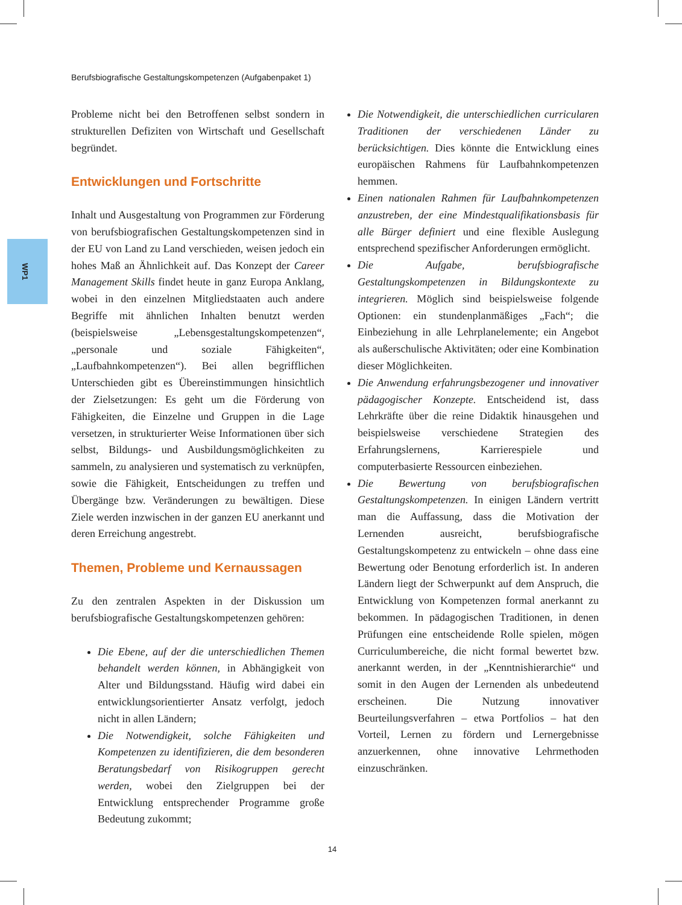Berufsbiografische Gestaltungskompetenzen (Aufgabenpaket 1)
WP1
Probleme nicht bei den Betroffenen selbst sondern in strukturellen Defiziten von Wirtschaft und Gesellschaft begründet.
Entwicklungen und Fortschritte
Inhalt und Ausgestaltung von Programmen zur Förderung von berufsbiografischen Gestaltungskompetenzen sind in der EU von Land zu Land verschieden, weisen jedoch ein hohes Maß an Ähnlichkeit auf. Das Konzept der Career Management Skills findet heute in ganz Europa Anklang, wobei in den einzelnen Mitgliedstaaten auch andere Begriffe mit ähnlichen Inhalten benutzt werden (beispielsweise „Lebensgestaltungskompetenzen“, „personale und soziale Fähigkeiten“, „Laufbahnkompetenzen“). Bei allen begrifflichen Unterschieden gibt es Übereinstimmungen hinsichtlich der Zielsetzungen: Es geht um die Förderung von Fähigkeiten, die Einzelne und Gruppen in die Lage versetzen, in strukturierter Weise Informationen über sich selbst, Bildungs- und Ausbildungsmöglichkeiten zu sammeln, zu analysieren und systematisch zu verknüpfen, sowie die Fähigkeit, Entscheidungen zu treffen und Übergänge bzw. Veränderungen zu bewältigen. Diese Ziele werden inzwischen in der ganzen EU anerkannt und deren Erreichung angestrebt.
Themen, Probleme und Kernaussagen
Zu den zentralen Aspekten in der Diskussion um berufsbiografische Gestaltungskompetenzen gehören:
Die Ebene, auf der die unterschiedlichen Themen behandelt werden können, in Abhängigkeit von Alter und Bildungsstand. Häufig wird dabei ein entwicklungsorientierter Ansatz verfolgt, jedoch nicht in allen Ländern;
Die Notwendigkeit, solche Fähigkeiten und Kompetenzen zu identifizieren, die dem besonderen Beratungsbedarf von Risikogruppen gerecht werden, wobei den Zielgruppen bei der Entwicklung entsprechender Programme große Bedeutung zukommt;
Die Notwendigkeit, die unterschiedlichen curricularen Traditionen der verschiedenen Länder zu berücksichtigen. Dies könnte die Entwicklung eines europäischen Rahmens für Laufbahnkompetenzen hemmen.
Einen nationalen Rahmen für Laufbahnkompetenzen anzustreben, der eine Mindestqualifikationsbasis für alle Bürger definiert und eine flexible Auslegung entsprechend spezifischer Anforderungen ermöglicht.
Die Aufgabe, berufsbiografische Gestaltungskompetenzen in Bildungskontexte zu integrieren. Möglich sind beispielsweise folgende Optionen: ein stundenplanmäßiges „Fach“; die Einbeziehung in alle Lehrplanelemente; ein Angebot als außerschulische Aktivitäten; oder eine Kombination dieser Möglichkeiten.
Die Anwendung erfahrungsbezogener und innovativer pädagogischer Konzepte. Entscheidend ist, dass Lehrkräfte über die reine Didaktik hinausgehen und beispielsweise verschiedene Strategien des Erfahrungslernens, Karrierespiele und computerbasierte Ressourcen einbeziehen.
Die Bewertung von berufsbiografischen Gestaltungskompetenzen. In einigen Ländern vertritt man die Auffassung, dass die Motivation der Lernenden ausreicht, berufsbiografische Gestaltungskompetenz zu entwickeln – ohne dass eine Bewertung oder Benotung erforderlich ist. In anderen Ländern liegt der Schwerpunkt auf dem Anspruch, die Entwicklung von Kompetenzen formal anerkannt zu bekommen. In pädagogischen Traditionen, in denen Prüfungen eine entscheidende Rolle spielen, mögen Curriculumbereiche, die nicht formal bewertet bzw. anerkannt werden, in der „Kenntnishierarchie“ und somit in den Augen der Lernenden als unbedeutend erscheinen. Die Nutzung innovativer Beurteilungsverfahren – etwa Portfolios – hat den Vorteil, Lernen zu fördern und Lernergebnisse anzuerkennen, ohne innovative Lehrmethoden einzuschränken.
14